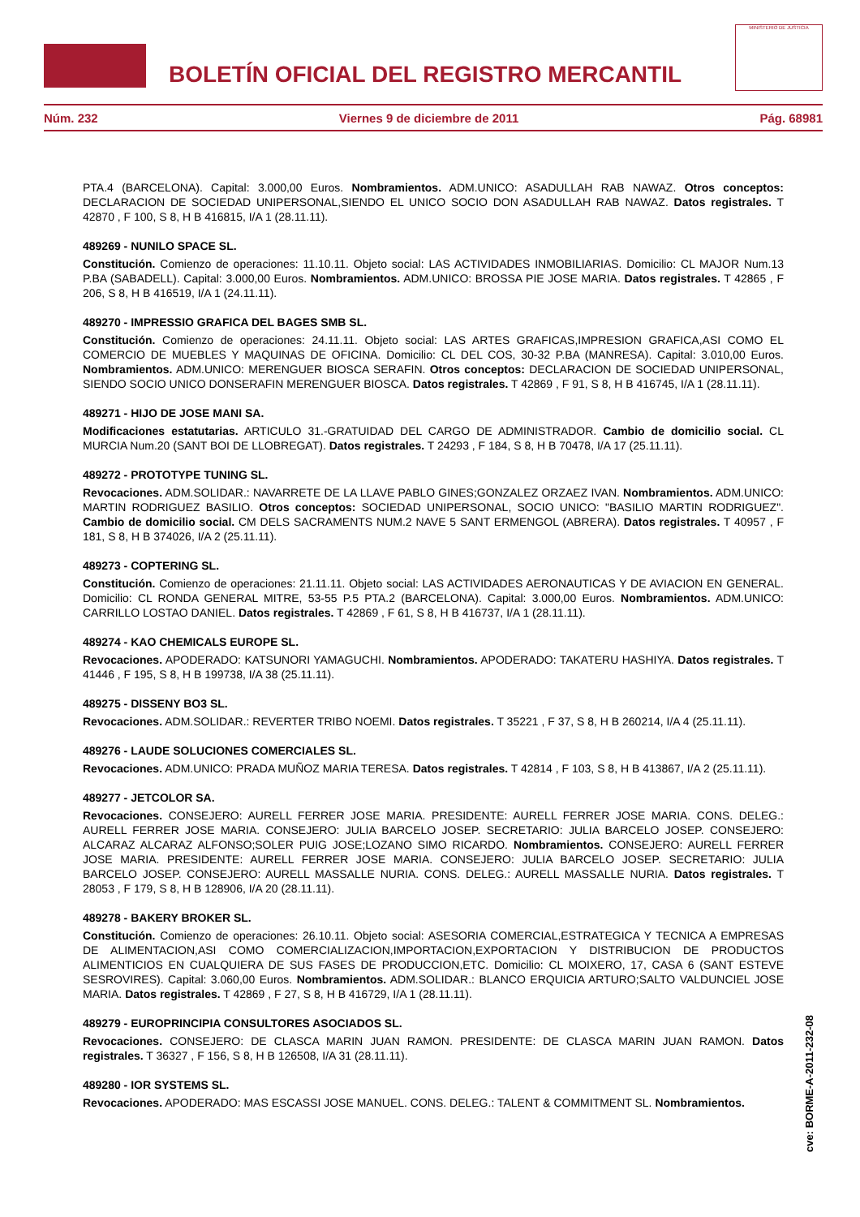BOLETÍN OFICIAL DEL REGISTRO MERCANTIL
MINISTERIO DE JUSTICIA
Núm. 232 Viernes 9 de diciembre de 2011 Pág. 68981
PTA.4 (BARCELONA). Capital: 3.000,00 Euros. Nombramientos. ADM.UNICO: ASADULLAH RAB NAWAZ. Otros conceptos: DECLARACION DE SOCIEDAD UNIPERSONAL,SIENDO EL UNICO SOCIO DON ASADULLAH RAB NAWAZ. Datos registrales. T 42870 , F 100, S 8, H B 416815, I/A 1 (28.11.11).
489269 - NUNILO SPACE SL.
Constitución. Comienzo de operaciones: 11.10.11. Objeto social: LAS ACTIVIDADES INMOBILIARIAS. Domicilio: CL MAJOR Num.13 P.BA (SABADELL). Capital: 3.000,00 Euros. Nombramientos. ADM.UNICO: BROSSA PIE JOSE MARIA. Datos registrales. T 42865 , F 206, S 8, H B 416519, I/A 1 (24.11.11).
489270 - IMPRESSIO GRAFICA DEL BAGES SMB SL.
Constitución. Comienzo de operaciones: 24.11.11. Objeto social: LAS ARTES GRAFICAS,IMPRESION GRAFICA,ASI COMO EL COMERCIO DE MUEBLES Y MAQUINAS DE OFICINA. Domicilio: CL DEL COS, 30-32 P.BA (MANRESA). Capital: 3.010,00 Euros. Nombramientos. ADM.UNICO: MERENGUER BIOSCA SERAFIN. Otros conceptos: DECLARACION DE SOCIEDAD UNIPERSONAL, SIENDO SOCIO UNICO DONSERAFIN MERENGUER BIOSCA. Datos registrales. T 42869 , F 91, S 8, H B 416745, I/A 1 (28.11.11).
489271 - HIJO DE JOSE MANI SA.
Modificaciones estatutarias. ARTICULO 31.-GRATUIDAD DEL CARGO DE ADMINISTRADOR. Cambio de domicilio social. CL MURCIA Num.20 (SANT BOI DE LLOBREGAT). Datos registrales. T 24293 , F 184, S 8, H B 70478, I/A 17 (25.11.11).
489272 - PROTOTYPE TUNING SL.
Revocaciones. ADM.SOLIDAR.: NAVARRETE DE LA LLAVE PABLO GINES;GONZALEZ ORZAEZ IVAN. Nombramientos. ADM.UNICO: MARTIN RODRIGUEZ BASILIO. Otros conceptos: SOCIEDAD UNIPERSONAL, SOCIO UNICO: "BASILIO MARTIN RODRIGUEZ". Cambio de domicilio social. CM DELS SACRAMENTS NUM.2 NAVE 5 SANT ERMENGOL (ABRERA). Datos registrales. T 40957 , F 181, S 8, H B 374026, I/A 2 (25.11.11).
489273 - COPTERING SL.
Constitución. Comienzo de operaciones: 21.11.11. Objeto social: LAS ACTIVIDADES AERONAUTICAS Y DE AVIACION EN GENERAL. Domicilio: CL RONDA GENERAL MITRE, 53-55 P.5 PTA.2 (BARCELONA). Capital: 3.000,00 Euros. Nombramientos. ADM.UNICO: CARRILLO LOSTAO DANIEL. Datos registrales. T 42869 , F 61, S 8, H B 416737, I/A 1 (28.11.11).
489274 - KAO CHEMICALS EUROPE SL.
Revocaciones. APODERADO: KATSUNORI YAMAGUCHI. Nombramientos. APODERADO: TAKATERU HASHIYA. Datos registrales. T 41446 , F 195, S 8, H B 199738, I/A 38 (25.11.11).
489275 - DISSENY BO3 SL.
Revocaciones. ADM.SOLIDAR.: REVERTER TRIBO NOEMI. Datos registrales. T 35221 , F 37, S 8, H B 260214, I/A 4 (25.11.11).
489276 - LAUDE SOLUCIONES COMERCIALES SL.
Revocaciones. ADM.UNICO: PRADA MUÑOZ MARIA TERESA. Datos registrales. T 42814 , F 103, S 8, H B 413867, I/A 2 (25.11.11).
489277 - JETCOLOR SA.
Revocaciones. CONSEJERO: AURELL FERRER JOSE MARIA. PRESIDENTE: AURELL FERRER JOSE MARIA. CONS. DELEG.: AURELL FERRER JOSE MARIA. CONSEJERO: JULIA BARCELO JOSEP. SECRETARIO: JULIA BARCELO JOSEP. CONSEJERO: ALCARAZ ALCARAZ ALFONSO;SOLER PUIG JOSE;LOZANO SIMO RICARDO. Nombramientos. CONSEJERO: AURELL FERRER JOSE MARIA. PRESIDENTE: AURELL FERRER JOSE MARIA. CONSEJERO: JULIA BARCELO JOSEP. SECRETARIO: JULIA BARCELO JOSEP. CONSEJERO: AURELL MASSALLE NURIA. CONS. DELEG.: AURELL MASSALLE NURIA. Datos registrales. T 28053 , F 179, S 8, H B 128906, I/A 20 (28.11.11).
489278 - BAKERY BROKER SL.
Constitución. Comienzo de operaciones: 26.10.11. Objeto social: ASESORIA COMERCIAL,ESTRATEGICA Y TECNICA A EMPRESAS DE ALIMENTACION,ASI COMO COMERCIALIZACION,IMPORTACION,EXPORTACION Y DISTRIBUCION DE PRODUCTOS ALIMENTICIOS EN CUALQUIERA DE SUS FASES DE PRODUCCION,ETC. Domicilio: CL MOIXERO, 17, CASA 6 (SANT ESTEVE SESROVIRES). Capital: 3.060,00 Euros. Nombramientos. ADM.SOLIDAR.: BLANCO ERQUICIA ARTURO;SALTO VALDUNCIEL JOSE MARIA. Datos registrales. T 42869 , F 27, S 8, H B 416729, I/A 1 (28.11.11).
489279 - EUROPRINCIPIA CONSULTORES ASOCIADOS SL.
Revocaciones. CONSEJERO: DE CLASCA MARIN JUAN RAMON. PRESIDENTE: DE CLASCA MARIN JUAN RAMON. Datos registrales. T 36327 , F 156, S 8, H B 126508, I/A 31 (28.11.11).
489280 - IOR SYSTEMS SL.
Revocaciones. APODERADO: MAS ESCASSI JOSE MANUEL. CONS. DELEG.: TALENT & COMMITMENT SL. Nombramientos.
cve: BORME-A-2011-232-08